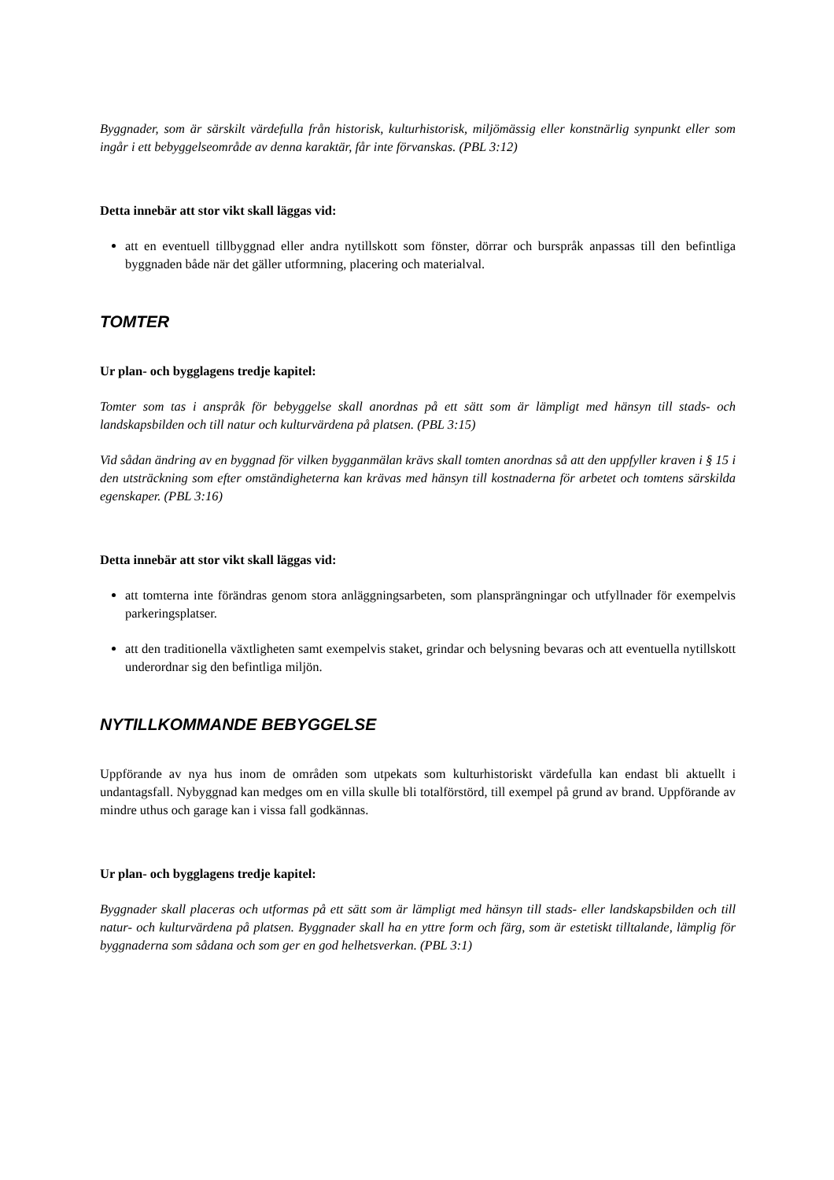Byggnader, som är särskilt värdefulla från historisk, kulturhistorisk, miljömässig eller konstnärlig synpunkt eller som ingår i ett bebyggelseområde av denna karaktär, får inte förvanskas. (PBL 3:12)
Detta innebär att stor vikt skall läggas vid:
att en eventuell tillbyggnad eller andra nytillskott som fönster, dörrar och burspråk anpassas till den befintliga byggnaden både när det gäller utformning, placering och materialval.
TOMTER
Ur plan- och bygglagens tredje kapitel:
Tomter som tas i anspråk för bebyggelse skall anordnas på ett sätt som är lämpligt med hänsyn till stads- och landskapsbilden och till natur och kulturvärdena på platsen. (PBL 3:15)
Vid sådan ändring av en byggnad för vilken bygganmälan krävs skall tomten anordnas så att den uppfyller kraven i § 15 i den utsträckning som efter omständigheterna kan krävas med hänsyn till kostnaderna för arbetet och tomtens särskilda egenskaper. (PBL 3:16)
Detta innebär att stor vikt skall läggas vid:
att tomterna inte förändras genom stora anläggningsarbeten, som plansprängningar och utfyllnader för exempelvis parkeringsplatser.
att den traditionella växtligheten samt exempelvis staket, grindar och belysning bevaras och att eventuella nytillskott underordnar sig den befintliga miljön.
NYTILLKOMMANDE BEBYGGELSE
Uppförande av nya hus inom de områden som utpekats som kulturhistoriskt värdefulla kan endast bli aktuellt i undantagsfall. Nybyggnad kan medges om en villa skulle bli totalförstörd, till exempel på grund av brand. Uppförande av mindre uthus och garage kan i vissa fall godkännas.
Ur plan- och bygglagens tredje kapitel:
Byggnader skall placeras och utformas på ett sätt som är lämpligt med hänsyn till stads- eller landskapsbilden och till natur- och kulturvärdena på platsen. Byggnader skall ha en yttre form och färg, som är estetiskt tilltalande, lämplig för byggnaderna som sådana och som ger en god helhetsverkan. (PBL 3:1)